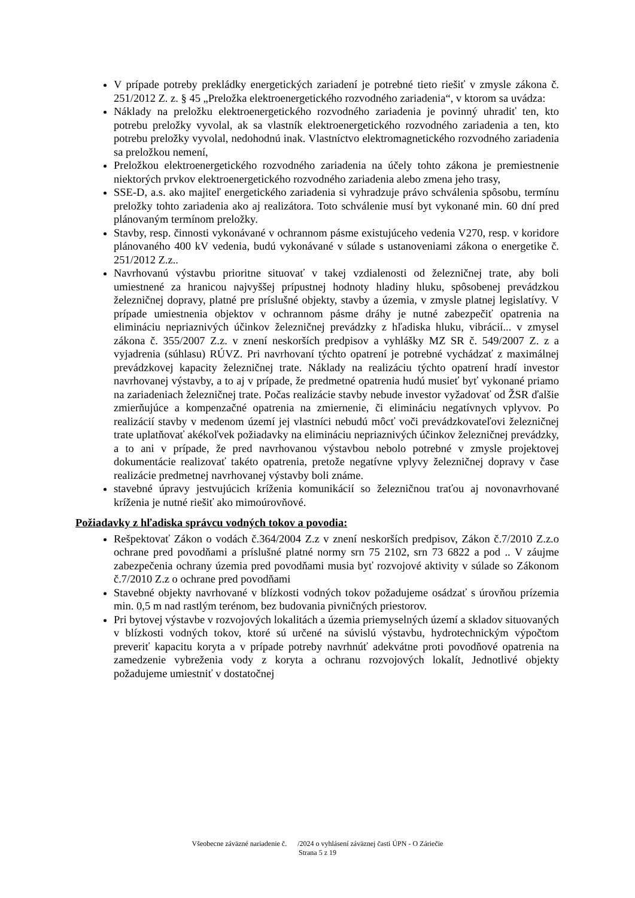V prípade potreby prekládky energetických zariadení je potrebné tieto riešiť v zmysle zákona č. 251/2012 Z. z. § 45 „Preložka elektroenergetického rozvodného zariadenia“, v ktorom sa uvádza:
Náklady na preložku elektroenergetického rozvodného zariadenia je povinný uhradiť ten, kto potrebu preložky vyvolal, ak sa vlastník elektroenergetického rozvodného zariadenia a ten, kto potrebu preložky vyvolal, nedohodnú inak. Vlastníctvo elektromagnetického rozvodného zariadenia sa preložkou nemení,
Preložkou elektroenergetického rozvodného zariadenia na účely tohto zákona je premiestnenie niektorých prvkov elektroenergetického rozvodného zariadenia alebo zmena jeho trasy,
SSE-D, a.s. ako majiteľ energetického zariadenia si vyhradzuje právo schválenia spôsobu, termínu preložky tohto zariadenia ako aj realizátora. Toto schválenie musí byt vykonané min. 60 dní pred plánovaným termínom preložky.
Stavby, resp. činnosti vykonávané v ochrannom pásme existujúceho vedenia V270, resp. v koridore plánovaného 400 kV vedenia, budú vykonávané v súlade s ustanoveniami zákona o energetike č. 251/2012 Z.z..
Navrhovanú výstavbu prioritne situovať v takej vzdialenosti od železničnej trate, aby boli umiestnené za hranicou najvyššej prípustnej hodnoty hladiny hluku, spôsobenej prevádzkou železničnej dopravy, platné pre príslušné objekty, stavby a územia, v zmysle platnej legislatívy. V prípade umiestnenia objektov v ochrannom pásme dráhy je nutné zabezpečiť opatrenia na elimináciu nepriaznivých účinkov železničnej prevádzky z hľadiska hluku, vibrácií... v zmysel zákona č. 355/2007 Z.z. v znení neskorších predpisov a vyhlášky MZ SR č. 549/2007 Z. z a vyjadrenia (súhlasu) RÚVZ. Pri navrhovaní týchto opatrení je potrebné vychádzať z maximálnej prevádzkovej kapacity železničnej trate. Náklady na realizáciu týchto opatrení hradí investor navrhovanej výstavby, a to aj v prípade, že predmetné opatrenia hudú musieť byť vykonané priamo na zariadeniach železničnej trate. Počas realizácie stavby nebude investor vyžadovať od ŽSR ďalšie zmierňujúce a kompenzačné opatrenia na zmiernenie, či elimináciu negatívnych vplyvov. Po realizácií stavby v medenom území jej vlastníci nebudú môcť voči prevádzkovateľovi železničnej trate uplatňovať akékoľvek požiadavky na elimináciu nepriaznivých účinkov železničnej prevádzky, a to ani v prípade, že pred navrhovanou výstavbou nebolo potrebné v zmysle projektovej dokumentácie realizovať takéto opatrenia, pretože negatívne vplyvy železničnej dopravy v čase realizácie predmetnej navrhovanej výstavby boli známe.
stavebné úpravy jestvujúcich kríženia komunikácií so železničnou traťou aj novonavrhované kríženia je nutné riešiť ako mimoúrovňové.
Požiadavky z hľadiska správcu vodných tokov a povodia:
Rešpektovať Zákon o vodách č.364/2004 Z.z v znení neskorších predpisov, Zákon č.7/2010 Z.z.o ochrane pred povodňami a príslušné platné normy srn 75 2102, srn 73 6822 a pod .. V záujme zabezpečenia ochrany územia pred povodňami musia byť rozvojové aktivity v súlade so Zákonom č.7/2010 Z.z o ochrane pred povodňami
Stavebné objekty navrhované v blízkosti vodných tokov požadujeme osádzať s úrovňou prízemia min. 0,5 m nad rastlým terénom, bez budovania pivničných priestorov.
Pri bytovej výstavbe v rozvojových lokalitách a územia priemyselných území a skladov situovaných v blízkosti vodných tokov, ktoré sú určené na súvislú výstavbu, hydrotechnickým výpočtom preveriť kapacitu koryta a v prípade potreby navrhnúť adekvátne proti povodňové opatrenia na zamedzenie vybreženia vody z koryta a ochranu rozvojových lokalít, Jednotlivé objekty požadujeme umiestniť v dostatočnej
Všeobecne záväzné nariadenie č. /2024 o vyhlásení záväznej časti ÚPN - O Záriečie
Strana 5 z 19